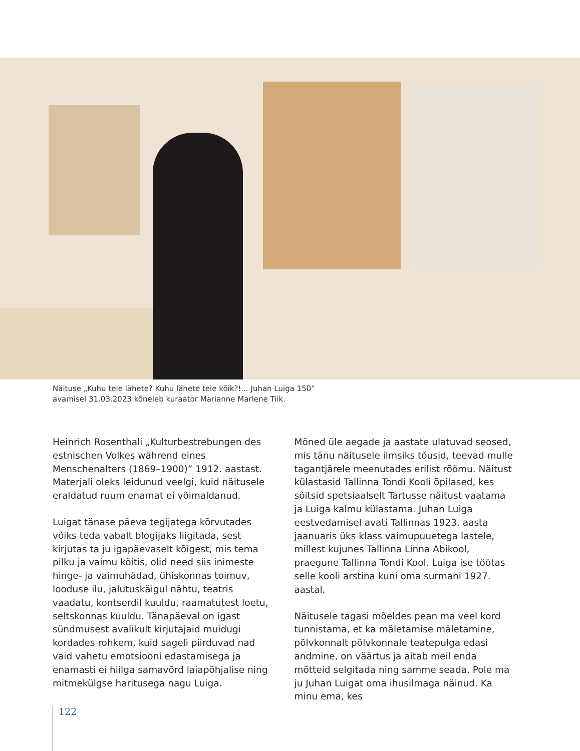Näituse „Kuhu teie lähete? Kuhu lähete teie kõik?!... Juhan Luiga 150”
avamisel 31.03.2023 kõneleb kuraator Marianne Marlene Tiik.
Heinrich Rosenthali „Kulturbestrebungen des estnischen Volkes während eines Menschenalters (1869–1900)” 1912. aastast. Materjali oleks leidunud veelgi, kuid näitusele eraldatud ruum enamat ei võimaldanud.
Luigat tänase päeva tegijatega kõrvutades võiks teda vabalt blogijaks liigitada, sest kirjutas ta ju igapäevaselt kõigest, mis tema pilku ja vaimu köitis, olid need siis inimeste hinge- ja vaimuhädad, ühiskonnas toimuv, looduse ilu, jalutuskäigul nähtu, teatris vaadatu, kontserdil kuuldu, raamatutest loetu, seltskonnas kuuldu. Tänapäeval on igast sündmusest avalikult kirjutajaid muidugi kordades rohkem, kuid sageli piirduvad nad vaid vahetu emotsiooni edastamisega ja enamasti ei hiilga samavõrd laiapõhjalise ning mitmekülgse haritusega nagu Luiga.
Mõned üle aegade ja aastate ulatuvad seosed, mis tänu näitusele ilmsiks tõusid, teevad mulle tagantjärele meenutades erilist rõõmu. Näitust külastasid Tallinna Tondi Kooli õpilased, kes sõitsid spetsiaalselt Tartusse näitust vaatama ja Luiga kalmu külastama. Juhan Luiga eestvedamisel avati Tallinnas 1923. aasta jaanuaris üks klass vaimupuuetega lastele, millest kujunes Tallinna Linna Abikool, praegune Tallinna Tondi Kool. Luiga ise töötas selle kooli arstina kuni oma surmani 1927. aastal.
Näitusele tagasi mõeldes pean ma veel kord tunnistama, et ka mäletamise mäletamine, põlvkonnalt põlvkonnale teatepulga edasi andmine, on väärtus ja aitab meil enda mõtteid selgitada ning samme seada. Pole ma ju Juhan Luigat oma ihusilmaga näinud. Ka minu ema, kes
122